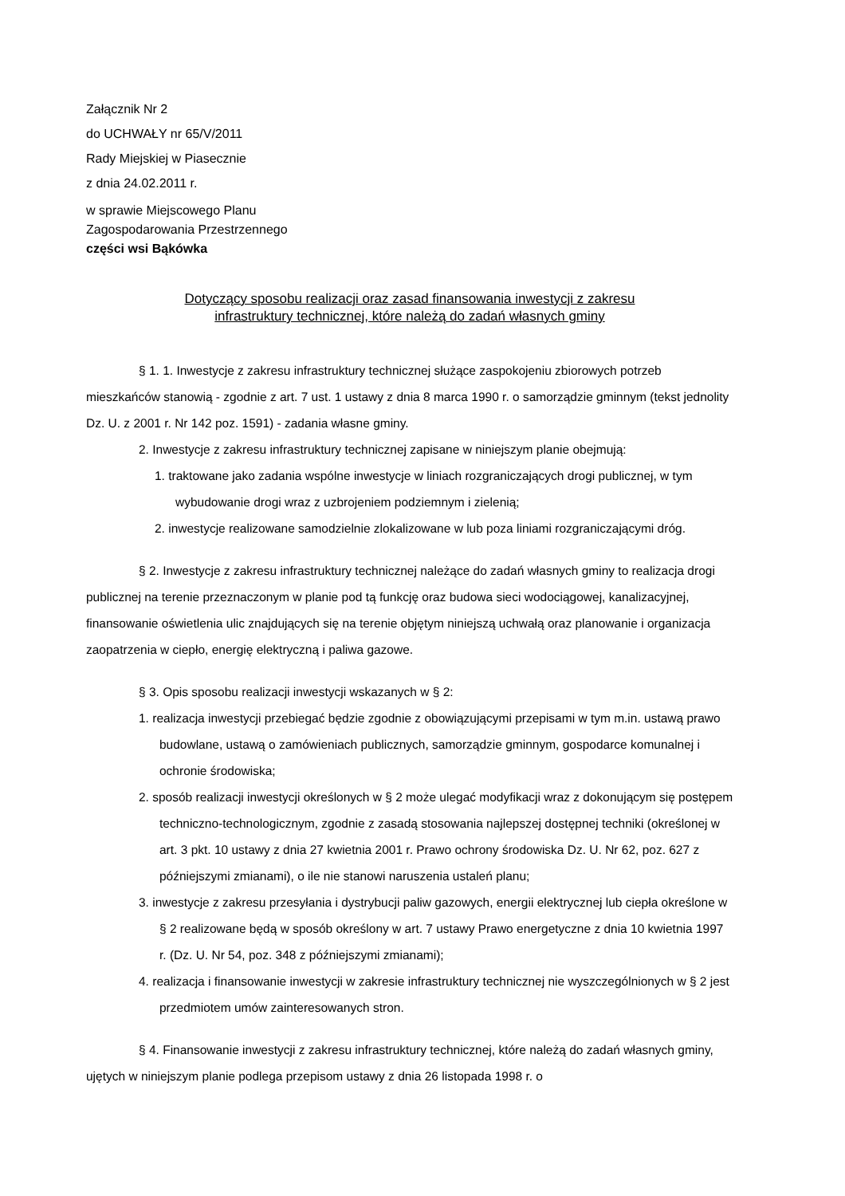Załącznik Nr 2
do UCHWAŁY nr 65/V/2011
Rady Miejskiej w Piasecznie
z dnia 24.02.2011 r.
w sprawie Miejscowego Planu
Zagospodarowania Przestrzennego
części wsi Bąkówka
Dotyczący sposobu realizacji oraz zasad finansowania inwestycji z zakresu
infrastruktury technicznej, które należą do zadań własnych gminy
§ 1. 1. Inwestycje z zakresu infrastruktury technicznej służące zaspokojeniu zbiorowych potrzeb mieszkańców stanowią - zgodnie z art. 7 ust. 1 ustawy z dnia 8 marca 1990 r. o samorządzie gminnym (tekst jednolity Dz. U. z 2001 r. Nr 142 poz. 1591) - zadania własne gminy.
2. Inwestycje z zakresu infrastruktury technicznej zapisane w niniejszym planie obejmują:
1. traktowane jako zadania wspólne inwestycje w liniach rozgraniczających drogi publicznej, w tym wybudowanie drogi wraz z uzbrojeniem podziemnym i zielenią;
2. inwestycje realizowane samodzielnie zlokalizowane w lub poza liniami rozgraniczającymi dróg.
§ 2. Inwestycje z zakresu infrastruktury technicznej należące do zadań własnych gminy to realizacja drogi publicznej na terenie przeznaczonym w planie pod tą funkcję oraz budowa sieci wodociągowej, kanalizacyjnej, finansowanie oświetlenia ulic znajdujących się na terenie objętym niniejszą uchwałą oraz planowanie i organizacja zaopatrzenia w ciepło, energię elektryczną i paliwa gazowe.
§ 3. Opis sposobu realizacji inwestycji wskazanych w § 2:
1. realizacja inwestycji przebiegać będzie zgodnie z obowiązującymi przepisami w tym m.in. ustawą prawo budowlane, ustawą o zamówieniach publicznych, samorządzie gminnym, gospodarce komunalnej i ochronie środowiska;
2. sposób realizacji inwestycji określonych w § 2 może ulegać modyfikacji wraz z dokonującym się postępem techniczno-technologicznym, zgodnie z zasadą stosowania najlepszej dostępnej techniki (określonej w art. 3 pkt. 10 ustawy z dnia 27 kwietnia 2001 r. Prawo ochrony środowiska Dz. U. Nr 62, poz. 627 z późniejszymi zmianami), o ile nie stanowi naruszenia ustaleń planu;
3. inwestycje z zakresu przesyłania i dystrybucji paliw gazowych, energii elektrycznej lub ciepła określone w § 2 realizowane będą w sposób określony w art. 7 ustawy Prawo energetyczne z dnia 10 kwietnia 1997 r. (Dz. U. Nr 54, poz. 348 z późniejszymi zmianami);
4. realizacja i finansowanie inwestycji w zakresie infrastruktury technicznej nie wyszczególnionych w § 2 jest przedmiotem umów zainteresowanych stron.
§ 4. Finansowanie inwestycji z zakresu infrastruktury technicznej, które należą do zadań własnych gminy, ujętych w niniejszym planie podlega przepisom ustawy z dnia 26 listopada 1998 r. o